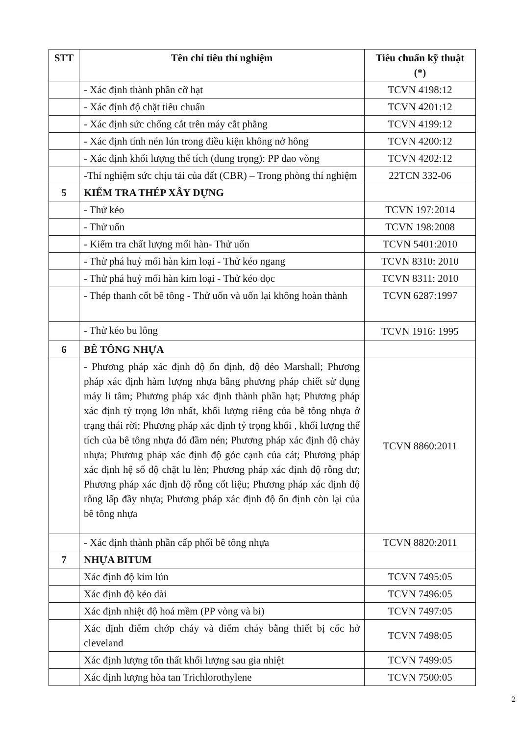| STT | Tên chỉ tiêu thí nghiệm | Tiêu chuẩn kỹ thuật (*) |
| --- | --- | --- |
| | - Xác định thành phần cỡ hạt | TCVN 4198:12 |
| | - Xác định độ chặt tiêu chuẩn | TCVN 4201:12 |
| | - Xác định sức chống cắt trên máy cắt phẳng | TCVN 4199:12 |
| | - Xác định tính nén lún trong điều kiện không nở hông | TCVN 4200:12 |
| | - Xác định khối lượng thể tích (dung trọng): PP dao vòng | TCVN 4202:12 |
| | -Thí nghiệm sức chịu tải của đất (CBR) – Trong phòng thí nghiệm | 22TCN 332-06 |
| 5 | KIỂM TRA THÉP XÂY DỰNG | |
| | - Thử kéo | TCVN 197:2014 |
| | - Thử uốn | TCVN 198:2008 |
| | - Kiểm tra chất lượng mối hàn- Thử uốn | TCVN 5401:2010 |
| | - Thử phá huỷ mối hàn kim loại - Thử kéo ngang | TCVN 8310: 2010 |
| | - Thử phá huỷ mối hàn kim loại - Thử kéo dọc | TCVN 8311: 2010 |
| | - Thép thanh cốt bê tông - Thử uốn và uốn lại không hoàn thành | TCVN 6287:1997 |
| | - Thử kéo bu lông | TCVN 1916: 1995 |
| 6 | BÊ TÔNG NHỰA | |
| | - Phương pháp xác định độ ổn định, độ dẻo Marshall; Phương pháp xác định hàm lượng nhựa bằng phương pháp chiết sử dụng máy li tâm; Phương pháp xác định thành phần hạt; Phương pháp xác định tỷ trọng lớn nhất, khối lượng riêng của bê tông nhựa ở trạng thái rời; Phương pháp xác định tỷ trọng khối , khối lượng thể tích của bê tông nhựa đó đầm nén; Phương pháp xác định độ chảy nhựa; Phương pháp xác định độ góc cạnh của cát; Phương pháp xác định hệ số độ chặt lu lèn; Phương pháp xác định độ rỗng dư; Phương pháp xác định độ rỗng cốt liệu; Phương pháp xác định độ rỗng lấp đầy nhựa; Phương pháp xác định độ ổn định còn lại của bê tông nhựa | TCVN 8860:2011 |
| | - Xác định thành phần cấp phối bê tông nhựa | TCVN 8820:2011 |
| 7 | NHỰA BITUM | |
| | Xác định độ kim lún | TCVN 7495:05 |
| | Xác định độ kéo dài | TCVN 7496:05 |
| | Xác định nhiệt độ hoá mềm (PP vòng và bi) | TCVN 7497:05 |
| | Xác định điểm chớp cháy và điểm cháy bằng thiết bị cốc hở cleveland | TCVN 7498:05 |
| | Xác định lượng tổn thất khối lượng sau gia nhiệt | TCVN 7499:05 |
| | Xác định lượng hòa tan Trichlorothylene | TCVN 7500:05 |
2